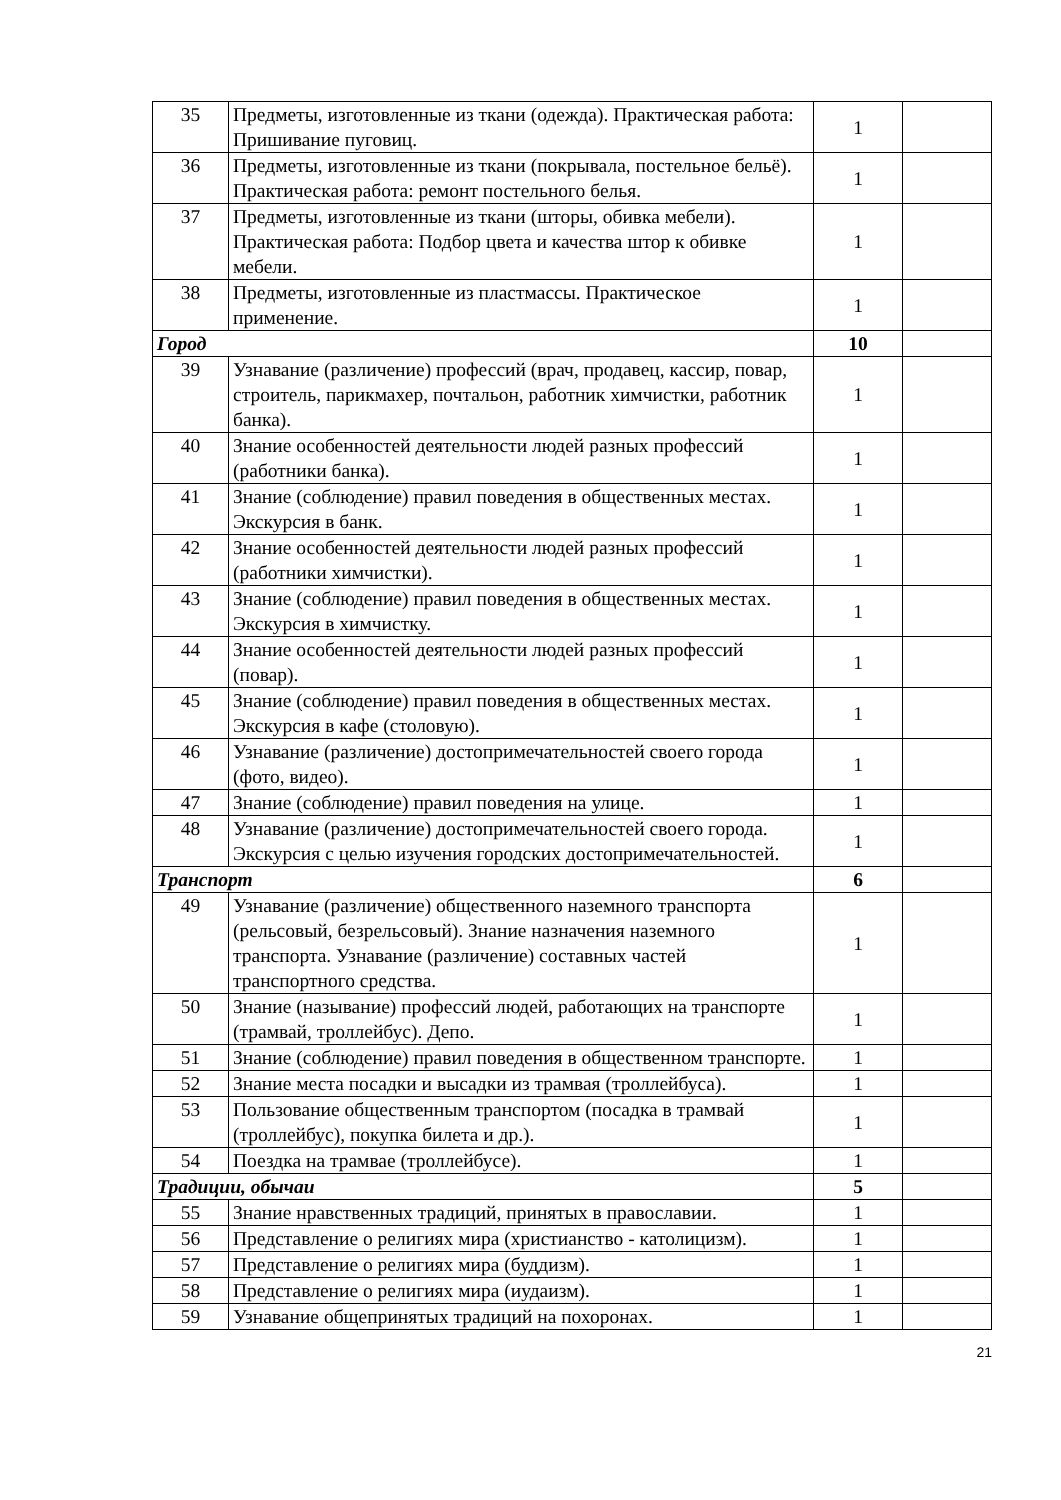| 35 | Предметы, изготовленные из ткани (одежда). Практическая работа: Пришивание пуговиц. | 1 | |
| 36 | Предметы, изготовленные из ткани (покрывала, постельное бельё). Практическая работа: ремонт постельного белья. | 1 | |
| 37 | Предметы, изготовленные из ткани (шторы, обивка мебели). Практическая работа: Подбор цвета и качества штор к обивке мебели. | 1 | |
| 38 | Предметы, изготовленные из пластмассы. Практическое применение. | 1 | |
| Город | | 10 | |
| 39 | Узнавание (различение) профессий (врач, продавец, кассир, повар, строитель, парикмахер, почтальон, работник химчистки, работник банка). | 1 | |
| 40 | Знание особенностей деятельности людей разных профессий (работники банка). | 1 | |
| 41 | Знание (соблюдение) правил поведения в общественных местах. Экскурсия в банк. | 1 | |
| 42 | Знание особенностей деятельности людей разных профессий (работники химчистки). | 1 | |
| 43 | Знание (соблюдение) правил поведения в общественных местах. Экскурсия в химчистку. | 1 | |
| 44 | Знание особенностей деятельности людей разных профессий (повар). | 1 | |
| 45 | Знание (соблюдение) правил поведения в общественных местах. Экскурсия в кафе (столовую). | 1 | |
| 46 | Узнавание (различение) достопримечательностей своего города (фото, видео). | 1 | |
| 47 | Знание (соблюдение) правил поведения на улице. | 1 | |
| 48 | Узнавание (различение) достопримечательностей своего города. Экскурсия с целью изучения городских достопримечательностей. | 1 | |
| Транспорт | | 6 | |
| 49 | Узнавание (различение) общественного наземного транспорта (рельсовый, безрельсовый). Знание назначения наземного транспорта. Узнавание (различение) составных частей транспортного средства. | 1 | |
| 50 | Знание (называние) профессий людей, работающих на транспорте (трамвай, троллейбус). Депо. | 1 | |
| 51 | Знание (соблюдение) правил поведения в общественном транспорте. | 1 | |
| 52 | Знание места посадки и высадки из трамвая (троллейбуса). | 1 | |
| 53 | Пользование общественным транспортом (посадка в трамвай (троллейбус), покупка билета и др.). | 1 | |
| 54 | Поездка на трамвае (троллейбусе). | 1 | |
| Традиции, обычаи | | 5 | |
| 55 | Знание нравственных традиций, принятых в православии. | 1 | |
| 56 | Представление о религиях мира (христианство - католицизм). | 1 | |
| 57 | Представление о религиях мира (буддизм). | 1 | |
| 58 | Представление о религиях мира (иудаизм). | 1 | |
| 59 | Узнавание общепринятых традиций на похоронах. | 1 | |
21